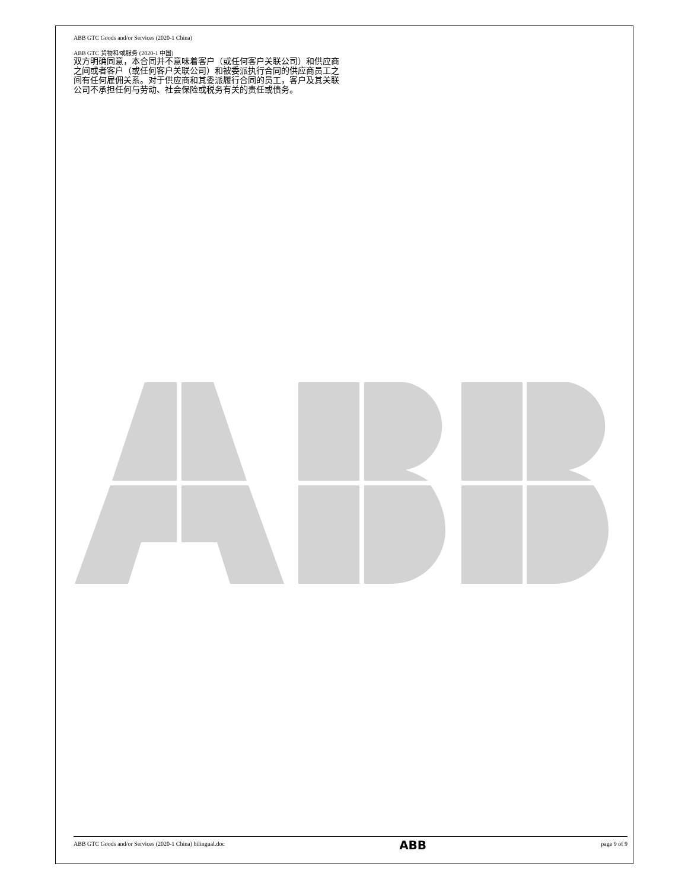ABB GTC Goods and/or Services (2020-1 China)
ABB GTC 货物和/或服务 (2020-1 中国)
双方明确同意，本合同并不意味着客户（或任何客户关联公司）和供应商之间或者客户（或任何客户关联公司）和被委派执行合同的供应商员工之间有任何雇佣关系。对于供应商和其委派履行合同的员工，客户及其关联公司不承担任何与劳动、社会保险或税务有关的责任或债务。
ABB GTC Goods and/or Services (2020-1 China) bilingual.doc ABB page 9 of 9